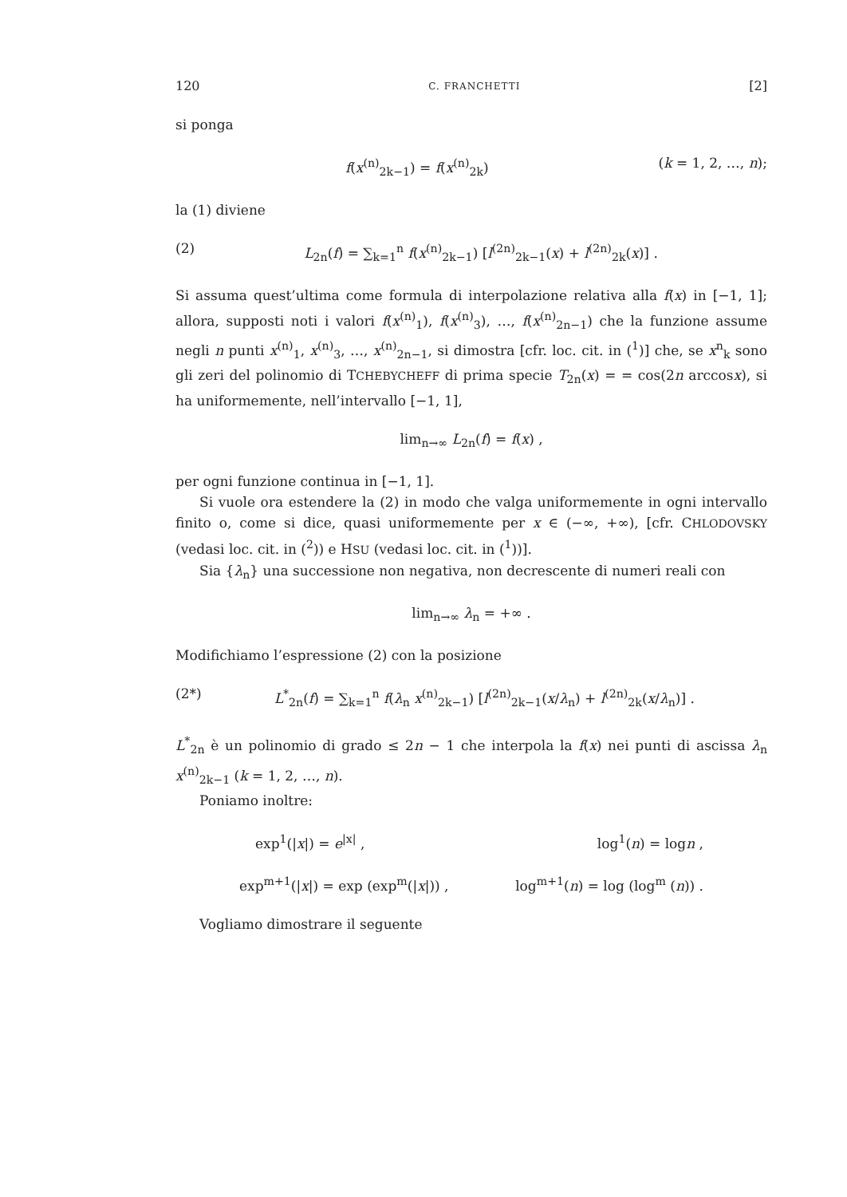120 C. FRANCHETTI [2]
si ponga
f(x<sup>(n)</sup><sub>2k−1</sub>) = f(x<sup>(n)</sup><sub>2k</sub>) (k = 1, 2, …, n);
la (1) diviene
(2) L<sub>2n</sub>(f) = ∑<sub>k=1</sub><sup>n</sup> f(x<sup>(n)</sup><sub>2k−1</sub>) [l<sup>(2n)</sup><sub>2k−1</sub>(x) + l<sup>(2n)</sup><sub>2k</sub>(x)] .
Si assuma quest’ultima come formula di interpolazione relativa alla f(x) in [−1, 1]; allora, supposti noti i valori f(x<sup>(n)</sup><sub>1</sub>), f(x<sup>(n)</sup><sub>3</sub>), …, f(x<sup>(n)</sup><sub>2n−1</sub>) che la funzione assume negli n punti x<sup>(n)</sup><sub>1</sub>, x<sup>(n)</sup><sub>3</sub>, …, x<sup>(n)</sup><sub>2n−1</sub>, si dimostra [cfr. loc. cit. in (<sup>1</sup>)] che, se x<sup>n</sup><sub>k</sub> sono gli zeri del polinomio di TCHEBYCHEFF di prima specie T<sub>2n</sub>(x) = = cos(2n arccosx), si ha uniformemente, nell’intervallo [−1, 1],
lim<sub>n→∞</sub> L<sub>2n</sub>(f) = f(x) ,
per ogni funzione continua in [−1, 1].
Si vuole ora estendere la (2) in modo che valga uniformemente in ogni intervallo finito o, come si dice, quasi uniformemente per x ∈ (−∞, +∞), [cfr. CHLODOVSKY (vedasi loc. cit. in (<sup>2</sup>)) e HSU (vedasi loc. cit. in (<sup>1</sup>))].
Sia {λ<sub>n</sub>} una successione non negativa, non decrescente di numeri reali con
lim<sub>n→∞</sub> λ<sub>n</sub> = +∞ .
Modifichiamo l’espressione (2) con la posizione
(2*) L<sup>*</sup><sub>2n</sub>(f) = ∑<sub>k=1</sub><sup>n</sup> f(λ<sub>n</sub> x<sup>(n)</sup><sub>2k−1</sub>) [l<sup>(2n)</sup><sub>2k−1</sub>(x/λ<sub>n</sub>) + l<sup>(2n)</sup><sub>2k</sub>(x/λ<sub>n</sub>)] .
L<sup>*</sup><sub>2n</sub> è un polinomio di grado ≤ 2n − 1 che interpola la f(x) nei punti di ascissa λ<sub>n</sub> x<sup>(n)</sup><sub>2k−1</sub> (k = 1, 2, …, n).
Poniamo inoltre:
exp<sup>1</sup>(|x|) = e<sup>|x|</sup> , log<sup>1</sup>(n) = logn ,
exp<sup>m+1</sup>(|x|) = exp (exp<sup>m</sup>(|x|)) , log<sup>m+1</sup>(n) = log (log<sup>m</sup> (n)) .
Vogliamo dimostrare il seguente